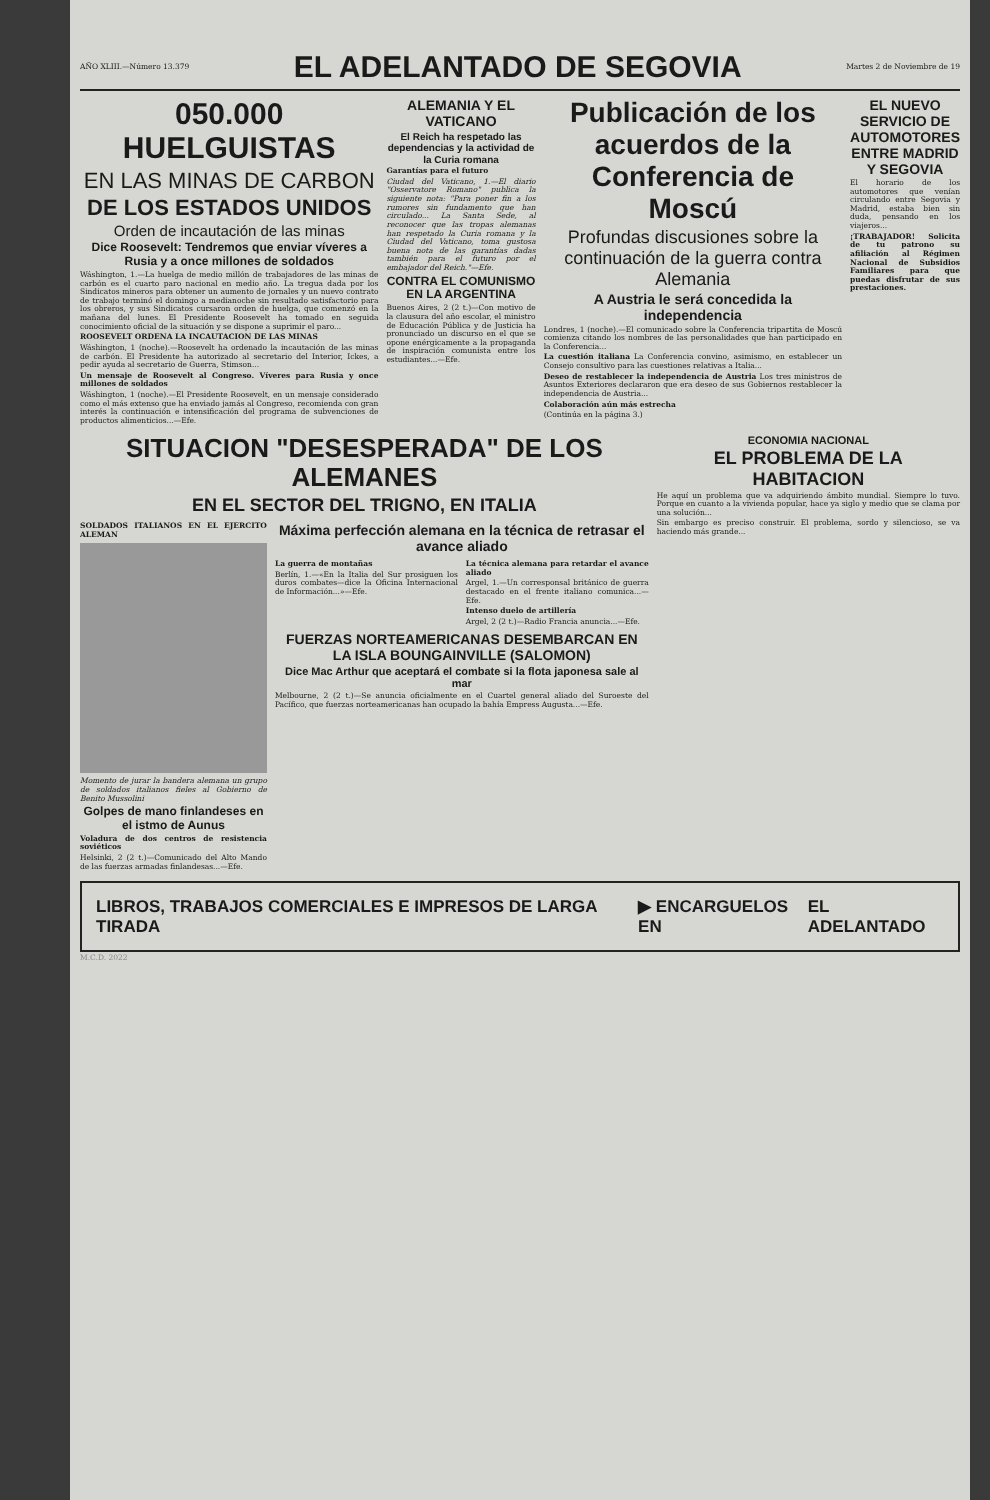AÑO XLIII.—Número 13.379
EL ADELANTADO DE SEGOVIA
Martes 2 de Noviembre de 19
050.000 HUELGUISTAS
EN LAS MINAS DE CARBON
DE LOS ESTADOS UNIDOS
Orden de incautación de las minas
Dice Roosevelt: Tendremos que enviar víveres a Rusia y a once millones de soldados
Wáshington, 1.—La huelga de medio millón de trabajadores de las minas de carbón es el cuarto paro nacional en medio año. La tregua dada por los Sindicatos mineros para obtener un aumento de jornales y un nuevo contrato de trabajo terminó el domingo a medianoche sin resultado satisfactorio para los obreros, y sus Sindicatos cursaron orden de huelga, que comenzó en la mañana del lunes. El Presidente Roosevelt ha tomado en seguida conocimiento oficial de la situación y se dispone a suprimir el paro...
ROOSEVELT ORDENA LA INCAUTACION DE LAS MINAS
Wáshington, 1 (noche).—Roosevelt ha ordenado la incautación de las minas de carbón. El Presidente ha autorizado al secretario del Interior, Ickes, a pedir ayuda al secretario de Guerra, Stimson...
Un mensaje de Roosevelt al Congreso. Víveres para Rusia y once millones de soldados
Wáshington, 1 (noche).—El Presidente Roosevelt, en un mensaje considerado como el más extenso que ha enviado jamás al Congreso, recomienda con gran interés la continuación e intensificación del programa de subvenciones de productos alimenticios...—Efe.
ALEMANIA Y EL VATICANO
El Reich ha respetado las dependencias y la actividad de la Curia romana
Garantías para el futuro
Ciudad del Vaticano, 1.—El diario "Osservatore Romano" publica la siguiente nota: "Para poner fin a los rumores sin fundamento que han circulado... La Santa Sede, al reconocer que las tropas alemanas han respetado la Curia romana y la Ciudad del Vaticano, toma gustosa buena nota de las garantías dadas también para el futuro por el embajador del Reich."—Efe.
CONTRA EL COMUNISMO EN LA ARGENTINA
Buenos Aires, 2 (2 t.)—Con motivo de la clausura del año escolar, el ministro de Educación Pública y de Justicia ha pronunciado un discurso en el que se opone enérgicamente a la propaganda de inspiración comunista entre los estudiantes...—Efe.
Publicación de los acuerdos de la Conferencia de Moscú
Profundas discusiones sobre la continuación de la guerra contra Alemania
A Austria le será concedida la independencia
Londres, 1 (noche).—El comunicado sobre la Conferencia tripartita de Moscú comienza citando los nombres de las personalidades que han participado en la Conferencia...
La cuestión italiana La Conferencia convino, asimismo, en establecer un Consejo consultivo para las cuestiones relativas a Italia...
Deseo de restablecer la independencia de Austria Los tres ministros de Asuntos Exteriores declararon que era deseo de sus Gobiernos restablecer la independencia de Austria...
Colaboración aún más estrecha
(Continúa en la página 3.)
EL NUEVO SERVICIO DE AUTOMOTORES ENTRE MADRID Y SEGOVIA
El horario de los automotores que venían circulando entre Segovia y Madrid, estaba bien sin duda, pensando en los viajeros...
¡TRABAJADOR! Solicita de tu patrono su afiliación al Régimen Nacional de Subsidios Familiares para que puedas disfrutar de sus prestaciones.
SITUACION "DESESPERADA" DE LOS ALEMANES
EN EL SECTOR DEL TRIGNO, EN ITALIA
SOLDADOS ITALIANOS EN EL EJERCITO ALEMAN
Momento de jurar la bandera alemana un grupo de soldados italianos fieles al Gobierno de Benito Mussolini
Golpes de mano finlandeses en el istmo de Aunus
Voladura de dos centros de resistencia soviéticos
Helsinki, 2 (2 t.)—Comunicado del Alto Mando de las fuerzas armadas finlandesas...—Efe.
Máxima perfección alemana en la técnica de retrasar el avance aliado
La guerra de montañas
Berlín, 1.—«En la Italia del Sur prosiguen los duros combates—dice la Oficina Internacional de Información...»—Efe.
La técnica alemana para retardar el avance aliado
Argel, 1.—Un corresponsal británico de guerra destacado en el frente italiano comunica...—Efe.
Intenso duelo de artillería
Argel, 2 (2 t.)—Radio Francia anuncia...—Efe.
FUERZAS NORTEAMERICANAS DESEMBARCAN EN LA ISLA BOUNGAINVILLE (SALOMON)
Dice Mac Arthur que aceptará el combate si la flota japonesa sale al mar
Melbourne, 2 (2 t.)—Se anuncia oficialmente en el Cuartel general aliado del Suroeste del Pacífico, que fuerzas norteamericanas han ocupado la bahía Empress Augusta...—Efe.
ECONOMIA NACIONAL
EL PROBLEMA DE LA HABITACION
He aquí un problema que va adquiriendo ámbito mundial. Siempre lo tuvo. Porque en cuanto a la vivienda popular, hace ya siglo y medio que se clama por una solución...
Sin embargo es preciso construir. El problema, sordo y silencioso, se va haciendo más grande...
LIBROS, TRABAJOS COMERCIALES E IMPRESOS DE LARGA TIRADA ▶ ENCARGUELOS EN EL ADELANTADO
M.C.D. 2022